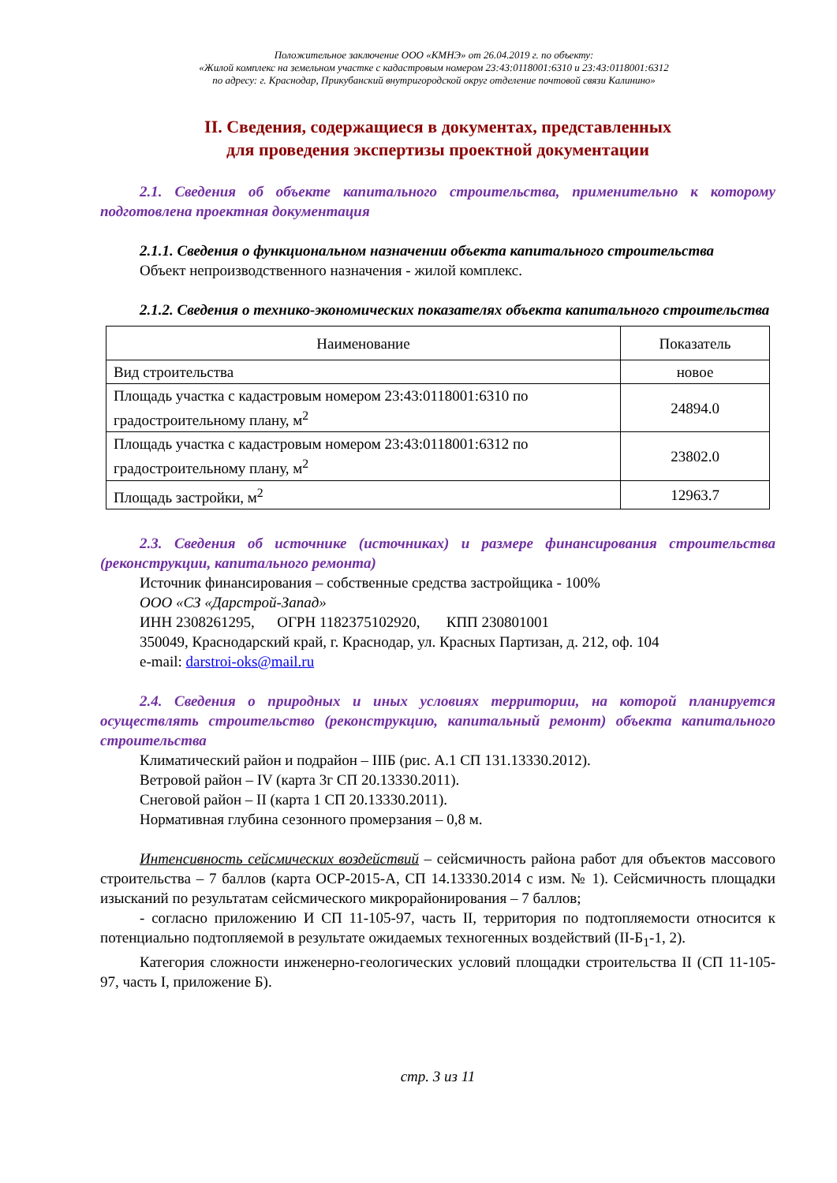Положительное заключение ООО «КМНЭ» от 26.04.2019 г. по объекту:
«Жилой комплекс на земельном участке с кадастровым номером 23:43:0118001:6310 и 23:43:0118001:6312
по адресу: г. Краснодар, Прикубанский внутригородской округ отделение почтовой связи Калинино»
II. Сведения, содержащиеся в документах, представленных
для проведения экспертизы проектной документации
2.1. Сведения об объекте капитального строительства, применительно к которому подготовлена проектная документация
2.1.1. Сведения о функциональном назначении объекта капитального строительства
Объект непроизводственного назначения - жилой комплекс.
2.1.2. Сведения о технико-экономических показателях объекта капитального строительства
| Наименование | Показатель |
| --- | --- |
| Вид строительства | новое |
| Площадь участка с кадастровым номером 23:43:0118001:6310 по градостроительному плану, м<sup>2</sup> | 24894.0 |
| Площадь участка с кадастровым номером 23:43:0118001:6312 по градостроительному плану, м<sup>2</sup> | 23802.0 |
| Площадь застройки, м<sup>2</sup> | 12963.7 |
2.3. Сведения об источнике (источниках) и размере финансирования строительства (реконструкции, капитального ремонта)
Источник финансирования – собственные средства застройщика - 100%
ООО «СЗ «Дарстрой-Запад»
ИНН 2308261295, ОГРН 1182375102920, КПП 230801001
350049, Краснодарский край, г. Краснодар, ул. Красных Партизан, д. 212, оф. 104
e-mail: darstroi-oks@mail.ru
2.4. Сведения о природных и иных условиях территории, на которой планируется осуществлять строительство (реконструкцию, капитальный ремонт) объекта капитального строительства
Климатический район и подрайон – IIIБ (рис. А.1 СП 131.13330.2012).
Ветровой район – IV (карта 3г СП 20.13330.2011).
Снеговой район – II (карта 1 СП 20.13330.2011).
Нормативная глубина сезонного промерзания – 0,8 м.
Интенсивность сейсмических воздействий – сейсмичность района работ для объектов массового строительства – 7 баллов (карта ОСР-2015-А, СП 14.13330.2014 с изм. № 1). Сейсмичность площадки изысканий по результатам сейсмического микрорайонирования – 7 баллов;
- согласно приложению И СП 11-105-97, часть II, территория по подтопляемости относится к потенциально подтопляемой в результате ожидаемых техногенных воздействий (II-Б<sub>1</sub>-1, 2).
Категория сложности инженерно-геологических условий площадки строительства II (СП 11-105-97, часть I, приложение Б).
стр. 3 из 11